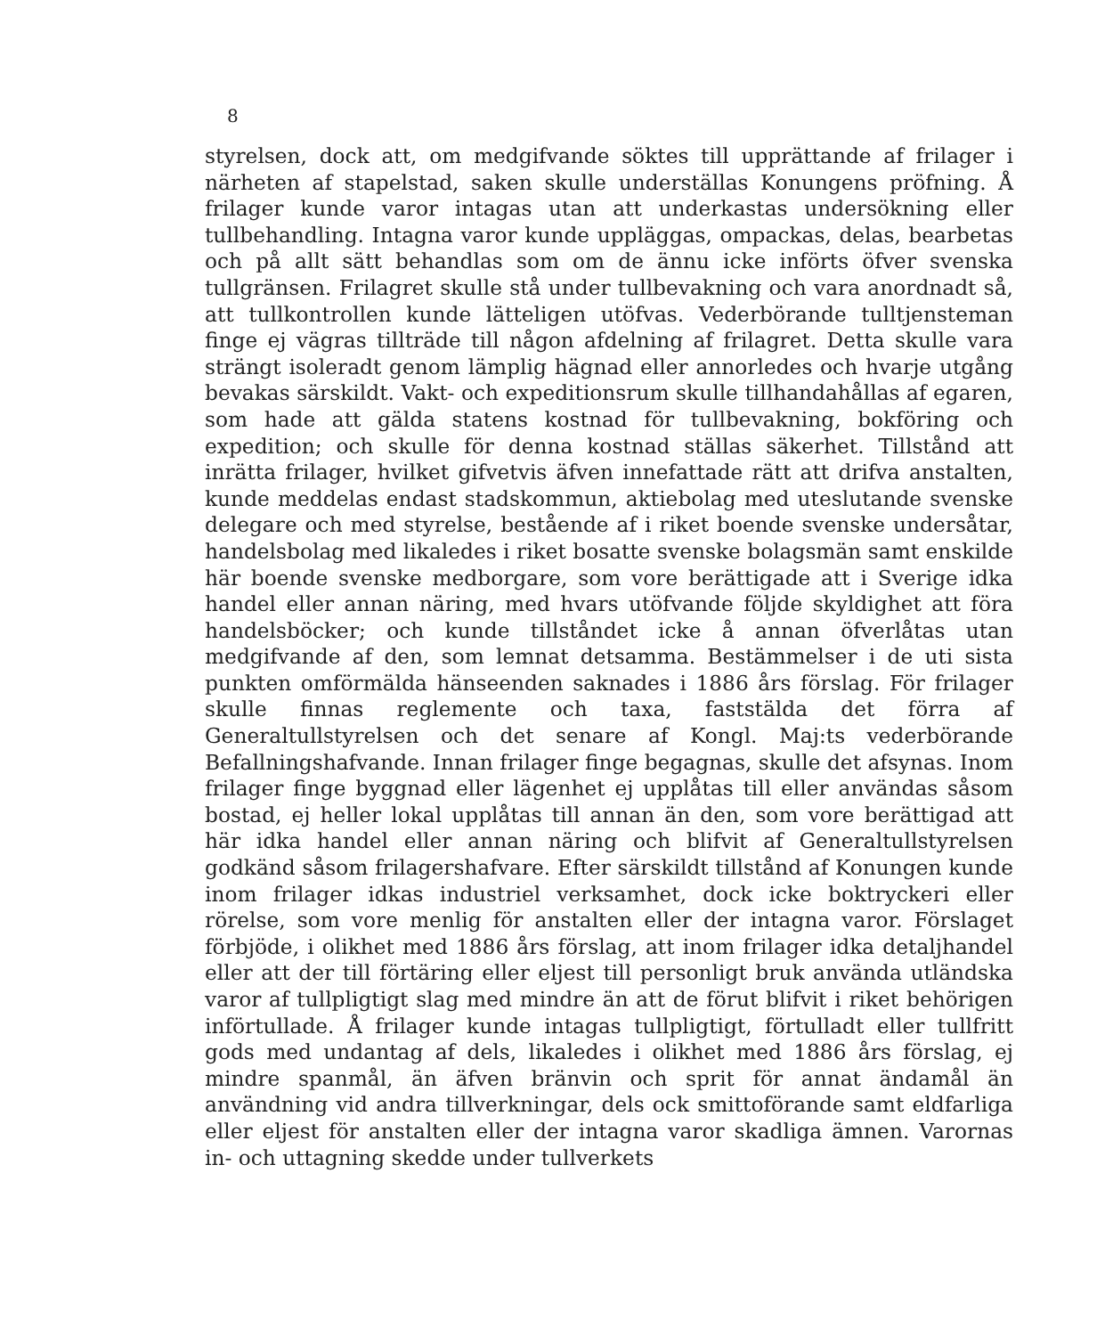8
styrelsen, dock att, om medgifvande söktes till upprättande af frilager i närheten af stapelstad, saken skulle underställas Konungens pröfning. Å frilager kunde varor intagas utan att underkastas undersökning eller tullbehandling. Intagna varor kunde uppläggas, ompackas, delas, bearbetas och på allt sätt behandlas som om de ännu icke införts öfver svenska tullgränsen. Frilagret skulle stå under tullbevakning och vara anordnadt så, att tullkontrollen kunde lätteligen utöfvas. Vederbörande tulltjensteman finge ej vägras tillträde till någon afdelning af frilagret. Detta skulle vara strängt isoleradt genom lämplig hägnad eller annorledes och hvarje utgång bevakas särskildt. Vakt- och expeditionsrum skulle tillhandahållas af egaren, som hade att gälda statens kostnad för tullbevakning, bokföring och expedition; och skulle för denna kostnad ställas säkerhet. Tillstånd att inrätta frilager, hvilket gifvetvis äfven innefattade rätt att drifva anstalten, kunde meddelas endast stadskommun, aktiebolag med uteslutande svenske delegare och med styrelse, bestående af i riket boende svenske undersåtar, handelsbolag med likaledes i riket bosatte svenske bolagsmän samt enskilde här boende svenske medborgare, som vore berättigade att i Sverige idka handel eller annan näring, med hvars utöfvande följde skyldighet att föra handelsböcker; och kunde tillståndet icke å annan öfverlåtas utan medgifvande af den, som lemnat detsamma. Bestämmelser i de uti sista punkten omförmälda hänseenden saknades i 1886 års förslag. För frilager skulle finnas reglemente och taxa, faststälda det förra af Generaltullstyrelsen och det senare af Kongl. Maj:ts vederbörande Befallningshafvande. Innan frilager finge begagnas, skulle det afsynas. Inom frilager finge byggnad eller lägenhet ej upplåtas till eller användas såsom bostad, ej heller lokal upplåtas till annan än den, som vore berättigad att här idka handel eller annan näring och blifvit af Generaltullstyrelsen godkänd såsom frilagershafvare. Efter särskildt tillstånd af Konungen kunde inom frilager idkas industriel verksamhet, dock icke boktryckeri eller rörelse, som vore menlig för anstalten eller der intagna varor. Förslaget förbjöde, i olikhet med 1886 års förslag, att inom frilager idka detaljhandel eller att der till förtäring eller eljest till personligt bruk använda utländska varor af tullpligtigt slag med mindre än att de förut blifvit i riket behörigen införtullade. Å frilager kunde intagas tullpligtigt, förtulladt eller tullfritt gods med undantag af dels, likaledes i olikhet med 1886 års förslag, ej mindre spanmål, än äfven bränvin och sprit för annat ändamål än användning vid andra tillverkningar, dels ock smittoförande samt eldfarliga eller eljest för anstalten eller der intagna varor skadliga ämnen. Varornas in- och uttagning skedde under tullverkets